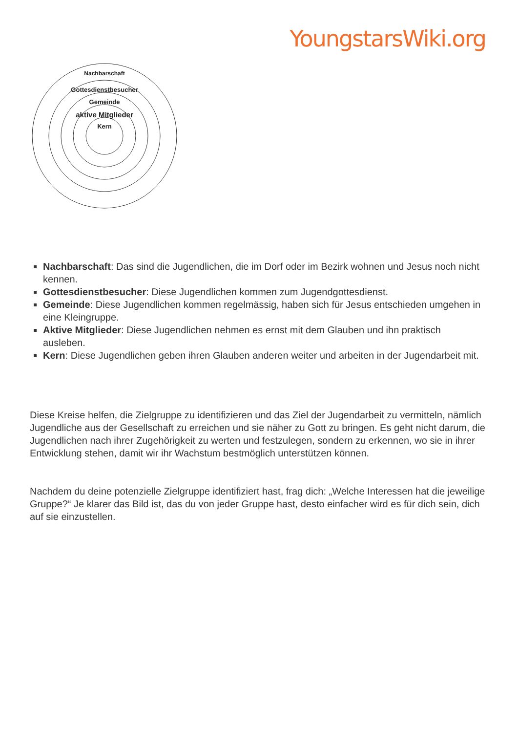YoungstarsWiki.org
Nachbarschaft
Gottesdienstbesucher
Gemeinde
aktive Mitglieder
Kern
Nachbarschaft: Das sind die Jugendlichen, die im Dorf oder im Bezirk wohnen und Jesus noch nicht kennen.
Gottesdienstbesucher: Diese Jugendlichen kommen zum Jugendgottesdienst.
Gemeinde: Diese Jugendlichen kommen regelmässig, haben sich für Jesus entschieden umgehen in eine Kleingruppe.
Aktive Mitglieder: Diese Jugendlichen nehmen es ernst mit dem Glauben und ihn praktisch ausleben.
Kern: Diese Jugendlichen geben ihren Glauben anderen weiter und arbeiten in der Jugendarbeit mit.
Diese Kreise helfen, die Zielgruppe zu identifizieren und das Ziel der Jugendarbeit zu vermitteln, nämlich Jugendliche aus der Gesellschaft zu erreichen und sie näher zu Gott zu bringen. Es geht nicht darum, die Jugendlichen nach ihrer Zugehörigkeit zu werten und festzulegen, sondern zu erkennen, wo sie in ihrer Entwicklung stehen, damit wir ihr Wachstum bestmöglich unterstützen können.
Nachdem du deine potenzielle Zielgruppe identifiziert hast, frag dich: „Welche Interessen hat die jeweilige Gruppe?“ Je klarer das Bild ist, das du von jeder Gruppe hast, desto einfacher wird es für dich sein, dich auf sie einzustellen.